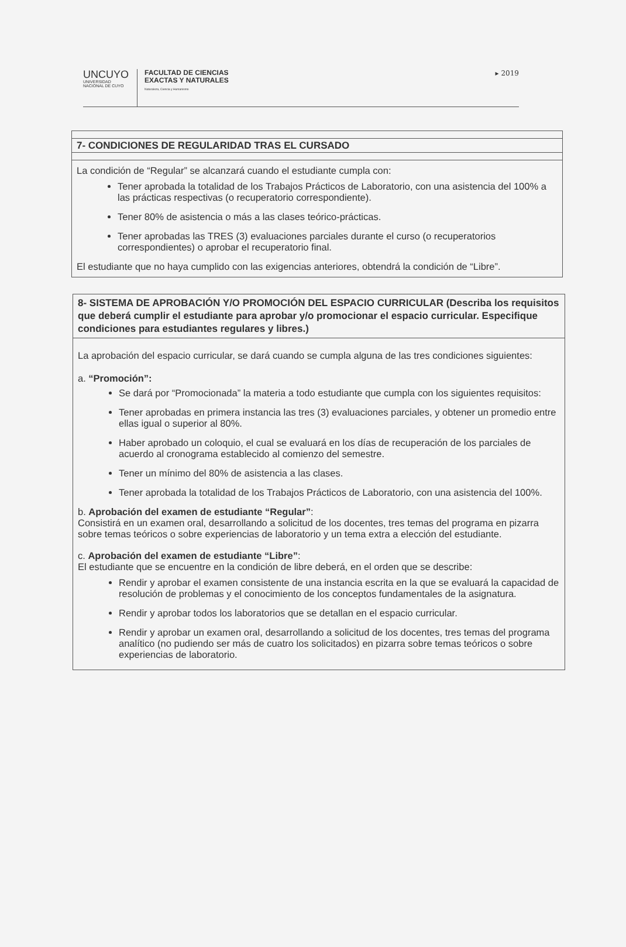UNCUYO
UNIVERSIDAD
NACIONAL DE CUYO
FACULTAD DE CIENCIAS
EXACTAS Y NATURALES
Naturaleza, Ciencia y Humanismo
▸ 2019
| 7- CONDICIONES DE REGULARIDAD TRAS EL CURSADO |
| --- |
| La condición de “Regular” se alcanzará cuando el estudiante cumpla con: Tener aprobada la totalidad de los Trabajos Prácticos de Laboratorio, con una asistencia del 100% a las prácticas respectivas (o recuperatorio correspondiente). Tener 80% de asistencia o más a las clases teórico-prácticas. Tener aprobadas las TRES (3) evaluaciones parciales durante el curso (o recuperatorios correspondientes) o aprobar el recuperatorio final. El estudiante que no haya cumplido con las exigencias anteriores, obtendrá la condición de “Libre”. |
| 8- SISTEMA DE APROBACIÓN Y/O PROMOCIÓN DEL ESPACIO CURRICULAR (Describa los requisitos que deberá cumplir el estudiante para aprobar y/o promocionar el espacio curricular. Especifique condiciones para estudiantes regulares y libres.) |
| --- |
| La aprobación del espacio curricular, se dará cuando se cumpla alguna de las tres condiciones siguientes: a. “Promoción”: Se dará por “Promocionada” la materia a todo estudiante que cumpla con los siguientes requisitos: Tener aprobadas en primera instancia las tres (3) evaluaciones parciales, y obtener un promedio entre ellas igual o superior al 80%. Haber aprobado un coloquio, el cual se evaluará en los días de recuperación de los parciales de acuerdo al cronograma establecido al comienzo del semestre. Tener un mínimo del 80% de asistencia a las clases. Tener aprobada la totalidad de los Trabajos Prácticos de Laboratorio, con una asistencia del 100%. b. Aprobación del examen de estudiante “Regular” : Consistirá en un examen oral, desarrollando a solicitud de los docentes, tres temas del programa en pizarra sobre temas teóricos o sobre experiencias de laboratorio y un tema extra a elección del estudiante. c. Aprobación del examen de estudiante “Libre” : El estudiante que se encuentre en la condición de libre deberá, en el orden que se describe: Rendir y aprobar el examen consistente de una instancia escrita en la que se evaluará la capacidad de resolución de problemas y el conocimiento de los conceptos fundamentales de la asignatura. Rendir y aprobar todos los laboratorios que se detallan en el espacio curricular. Rendir y aprobar un examen oral, desarrollando a solicitud de los docentes, tres temas del programa analítico (no pudiendo ser más de cuatro los solicitados) en pizarra sobre temas teóricos o sobre experiencias de laboratorio. |